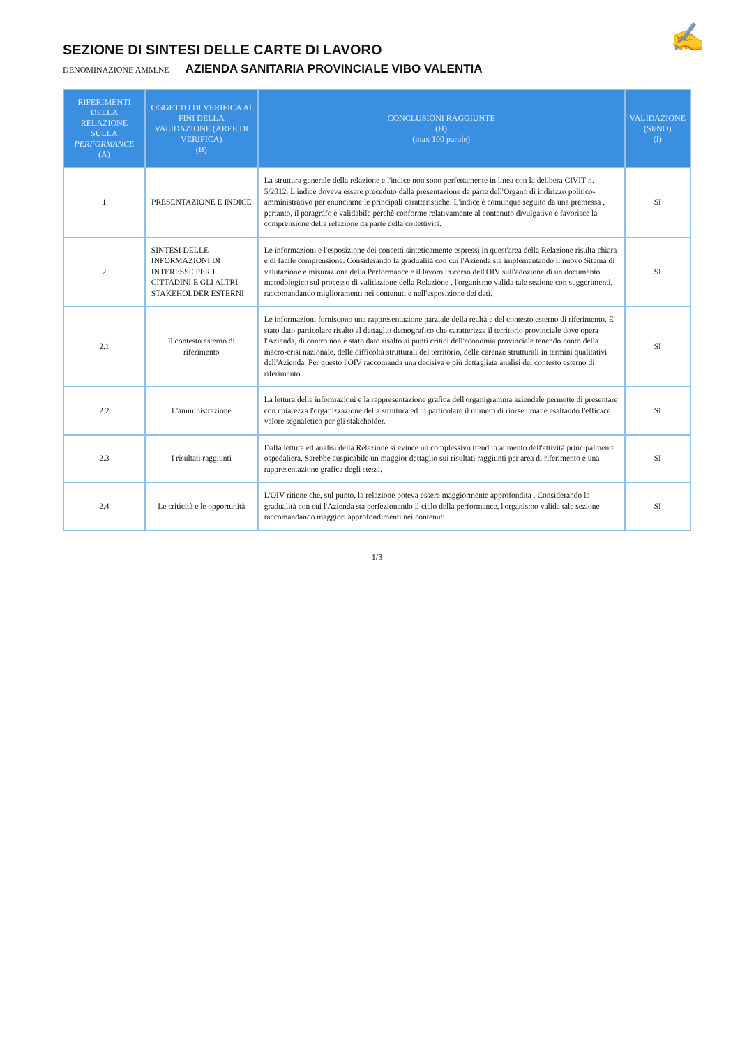✍
SEZIONE DI SINTESI DELLE CARTE DI LAVORO
DENOMINAZIONE AMM.NE AZIENDA SANITARIA PROVINCIALE VIBO VALENTIA
| RIFERIMENTI DELLA RELAZIONE SULLA PERFORMANCE (A) | OGGETTO DI VERIFICA AI FINI DELLA VALIDAZIONE (AREE DI VERIFICA) (B) | CONCLUSIONI RAGGIUNTE (H) (max 100 parole) | VALIDAZIONE (SI/NO) (I) |
| --- | --- | --- | --- |
| 1 | PRESENTAZIONE E INDICE | La struttura generale della relazione e l'indice non sono perfettamente in linea con la delibera CIVIT n. 5/2012. L'indice doveva essere preceduto dalla presentazione da parte dell'Organo di indirizzo politico-amministrativo per enunciarne le principali caratteristiche. L'indice è comunque seguito da una premessa , pertanto, il paragrafo è validabile perchè conforme relativamente al contenuto divulgativo e favorisce la comprensione della relazione da parte della collettività. | SI |
| 2 | SINTESI DELLE INFORMAZIONI DI INTERESSE PER I CITTADINI E GLI ALTRI STAKEHOLDER ESTERNI | Le informazioni e l'esposizione dei concetti sinteticamente espressi in quest'area della Relazione risulta chiara e di facile comprensione. Considerando la gradualità con cui l'Azienda sta implementando il nuovo Sitema di valutazione e misurazione della Performance e il lavoro in corso dell'OIV sull'adozione di un documento metodologico sul processo di validazione della Relazione , l'organismo valida tale sezione con suggerimenti, raccomandando miglioramenti nei contenuti e nell'esposizione dei dati. | SI |
| 2.1 | Il contesto esterno di riferimento | Le informazioni forniscono una rappresentazione parziale della realtà e del contesto esterno di riferimento. E' stato dato particolare risalto al dettaglio demografico che caratterizza il territorio provinciale dove opera l'Azienda, di contro non è stato dato risalto ai punti critici dell'economia provinciale tenendo conto della macro-crisi nazionale, delle difficoltà strutturali del territorio, delle carenze strutturali in termini qualitativi dell'Azienda. Per questo l'OIV raccomanda una decisiva e più dettagliata analisi del contesto esterno di riferimento. | SI |
| 2.2 | L'amministrazione | La lettura delle informazioni e la rappresentazione grafica dell'organigramma aziendale permette di presentare con chiarezza l'organizzazione della struttura ed in particolare il numero di riorse umane esaltando l'efficace valore segnaletico per gli stakeholder. | SI |
| 2.3 | I risultati raggiunti | Dalla lettura ed analisi della Relazione si evince un complessivo trend in aumento dell'attività principalmente ospedaliera. Sarebbe auspicabile un maggior dettaglio sui risultati raggiunti per area di riferimento e una rappresentazione grafica degli stessi. | SI |
| 2.4 | Le criticità e le opportunità | L'OIV ritiene che, sul punto, la relazione poteva essere maggiormente approfondita . Considerando la gradualità con cui l'Azienda sta perfezionando il ciclo della performance, l'organismo valida tale sezione raccomandando maggiori approfondimenti nei contenuti. | SI |
1/3